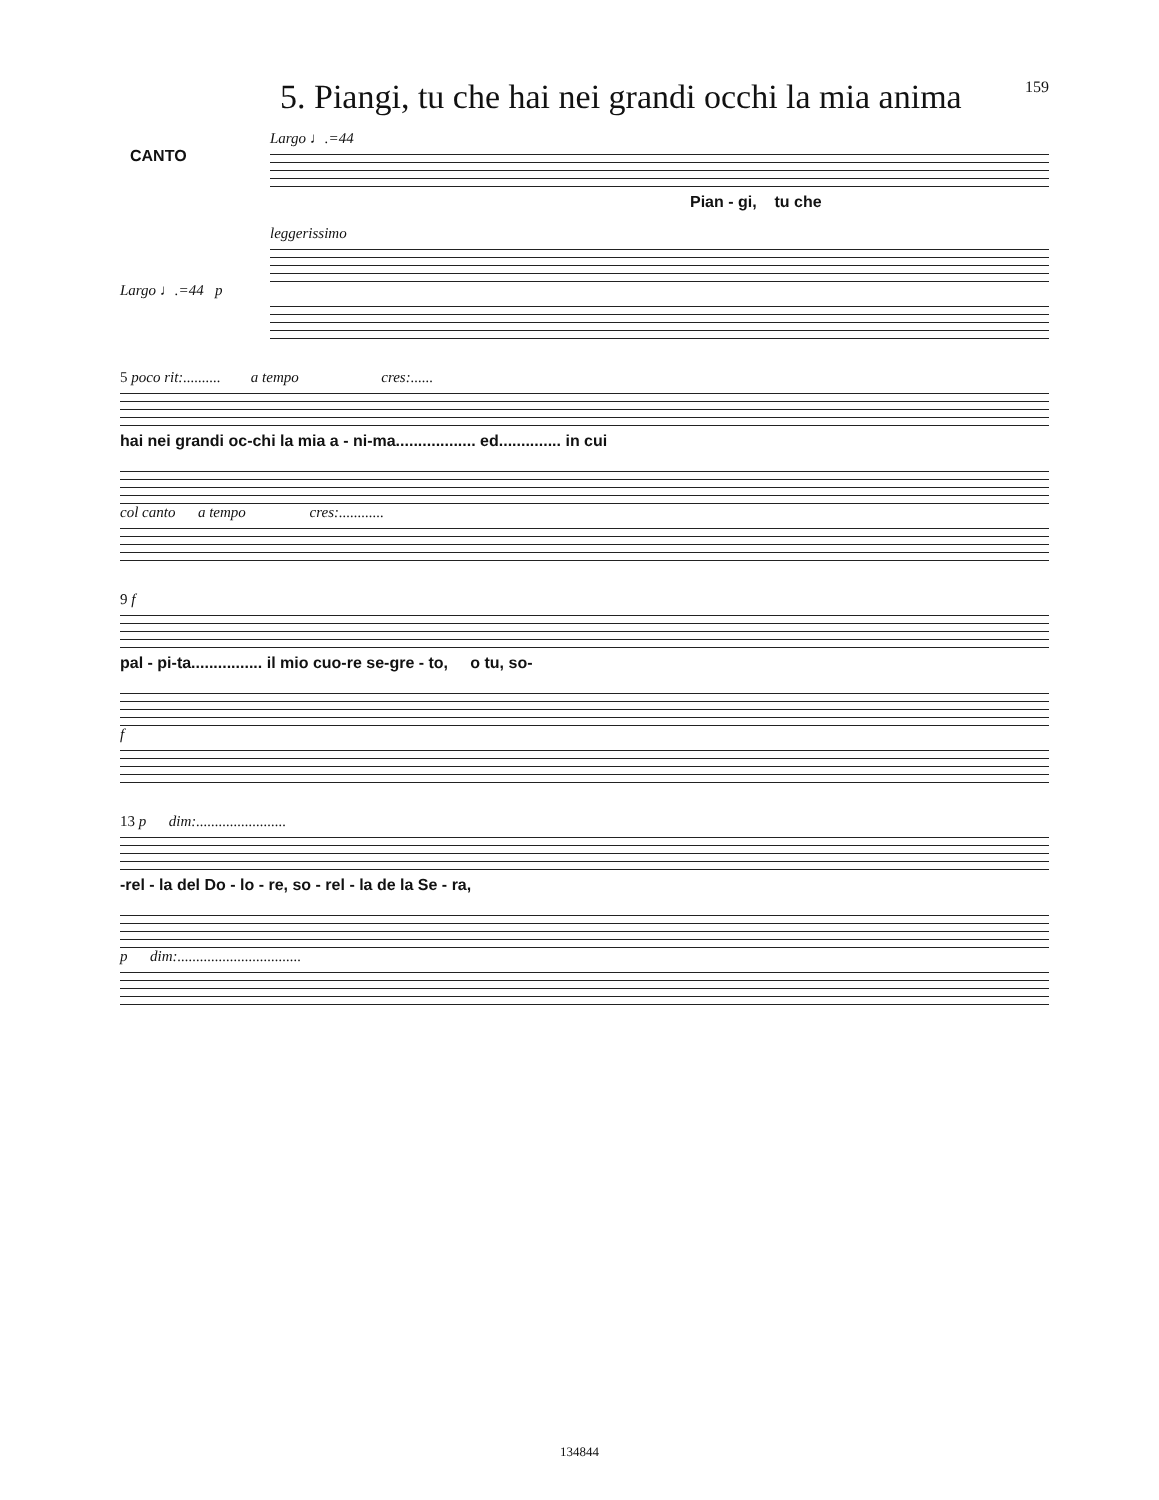5. Piangi, tu che hai nei grandi occhi la mia anima
159
Largo ♩.=44
CANTO
Pian - gi, tu che
leggerissimo
Largo ♩.=44 p
5 poco rit:.......... a tempo cres:......
hai nei grandi oc-chi la mia a - ni-ma.................. ed.............. in cui
col canto a tempo cres:............
9 f
pal - pi-ta................ il mio cuo-re se-gre - to, o tu, so-
f
13 p dim:........................
-rel - la del Do - lo - re, so - rel - la de la Se - ra,
p dim:.................................
134844